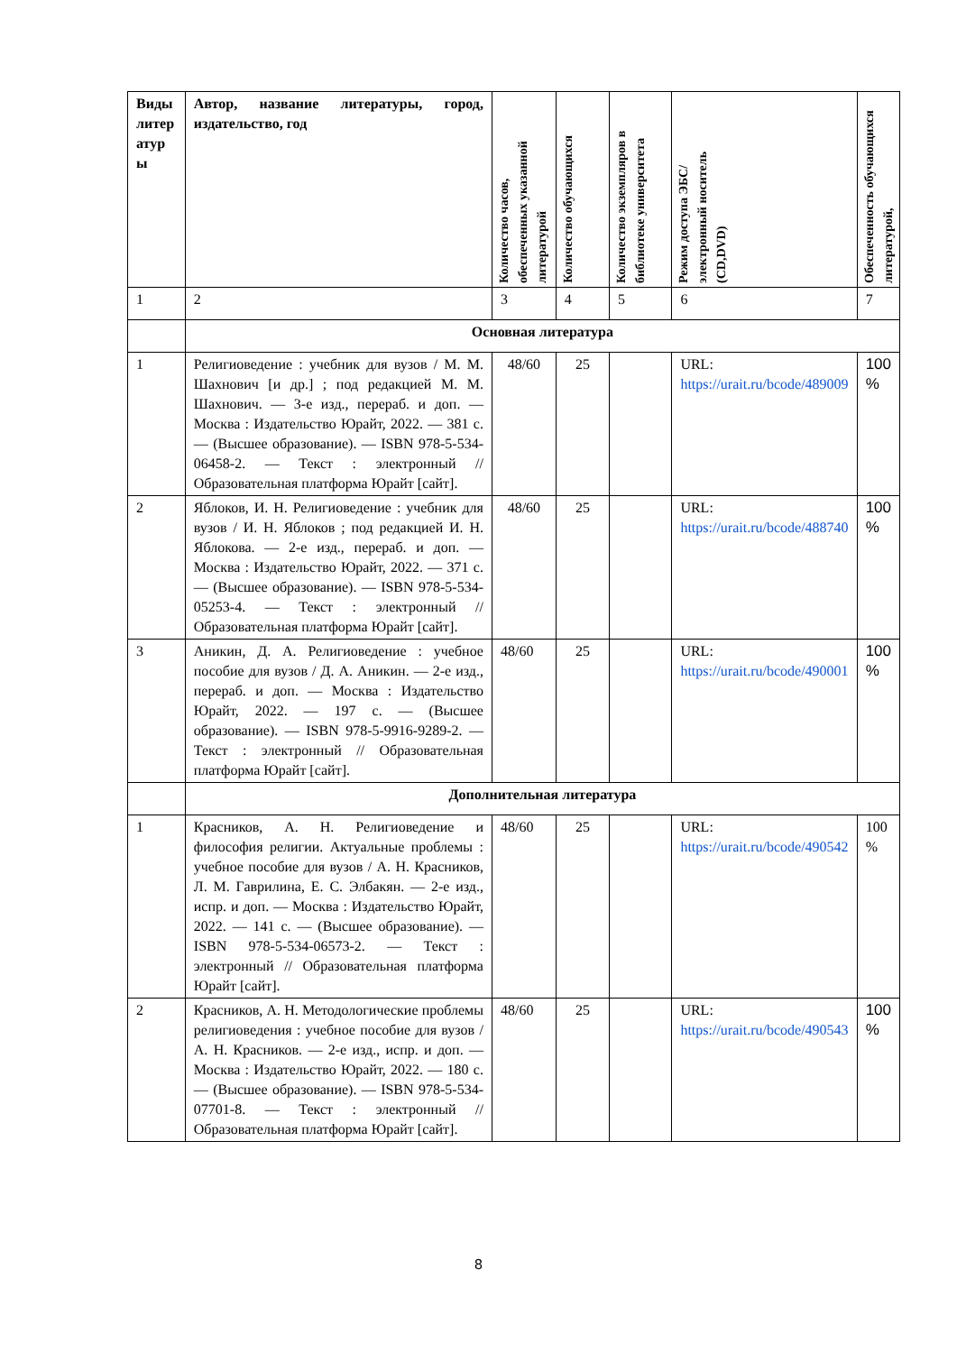| Виды литер атур ы | Автор, название литературы, город, издательство, год | Количество часов, обеспеченных указанной литературой | Количество обучающихся | Количество экземпляров в библиотеке университета | Режим доступа ЭБС/ электронный носитель (CD,DVD) | Обеспеченность обучающихся литературой, |
| --- | --- | --- | --- | --- | --- | --- |
| 1 | 2 | 3 | 4 | 5 | 6 | 7 |
| | Основная литература | | | | | |
| 1 | Религиоведение : учебник для вузов / М. М. Шахнович [и др.] ; под редакцией М. М. Шахнович. — 3-е изд., перераб. и доп. — Москва : Издательство Юрайт, 2022. — 381 с. — (Высшее образование). — ISBN 978-5-534-06458-2. — Текст : электронный // Образовательная платформа Юрайт [сайт]. | 48/60 | 25 | | URL: https://urait.ru/bcode/489009 | 100 % |
| 2 | Яблоков, И. Н. Религиоведение : учебник для вузов / И. Н. Яблоков ; под редакцией И. Н. Яблокова. — 2-е изд., перераб. и доп. — Москва : Издательство Юрайт, 2022. — 371 с. — (Высшее образование). — ISBN 978-5-534-05253-4. — Текст : электронный // Образовательная платформа Юрайт [сайт]. | 48/60 | 25 | | URL: https://urait.ru/bcode/488740 | 100 % |
| 3 | Аникин, Д. А. Религиоведение : учебное пособие для вузов / Д. А. Аникин. — 2-е изд., перераб. и доп. — Москва : Издательство Юрайт, 2022. — 197 с. — (Высшее образование). — ISBN 978-5-9916-9289-2. — Текст : электронный // Образовательная платформа Юрайт [сайт]. | 48/60 | 25 | | URL: https://urait.ru/bcode/490001 | 100 % |
| | Дополнительная литература | | | | | |
| 1 | Красников, А. Н. Религиоведение и философия религии. Актуальные проблемы : учебное пособие для вузов / А. Н. Красников, Л. М. Гаврилина, Е. С. Элбакян. — 2-е изд., испр. и доп. — Москва : Издательство Юрайт, 2022. — 141 с. — (Высшее образование). — ISBN 978-5-534-06573-2. — Текст : электронный // Образовательная платформа Юрайт [сайт]. | 48/60 | 25 | | URL: https://urait.ru/bcode/490542 | 100 % |
| 2 | Красников, А. Н. Методологические проблемы религиоведения : учебное пособие для вузов / А. Н. Красников. — 2-е изд., испр. и доп. — Москва : Издательство Юрайт, 2022. — 180 с. — (Высшее образование). — ISBN 978-5-534-07701-8. — Текст : электронный // Образовательная платформа Юрайт [сайт]. | 48/60 | 25 | | URL: https://urait.ru/bcode/490543 | 100 % |
8